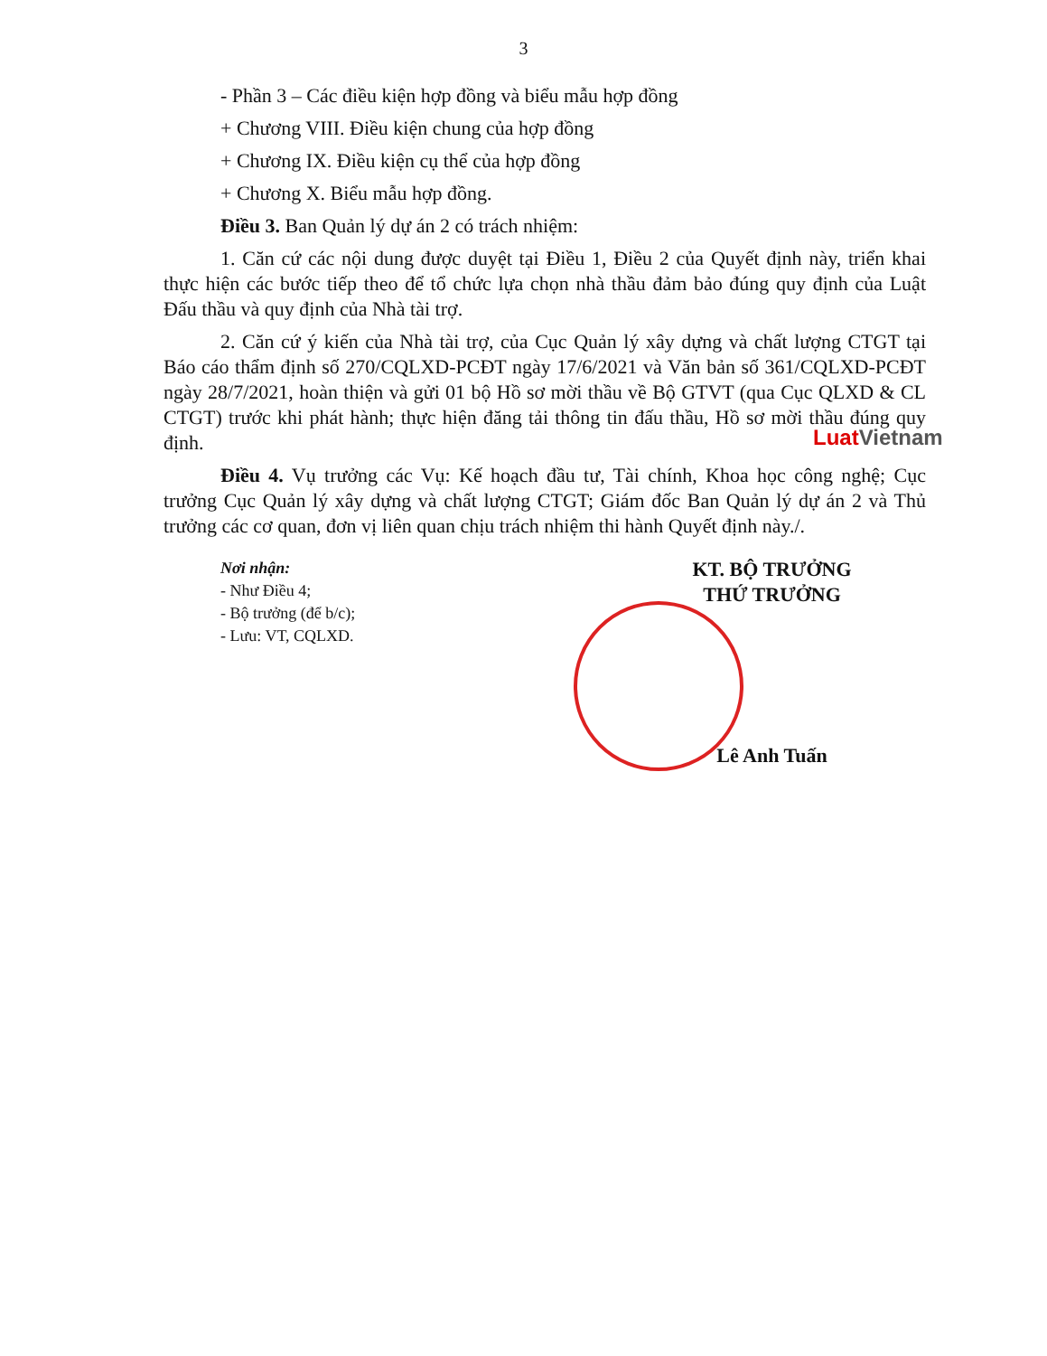3
Luat Vietnam
- Phần 3 – Các điều kiện hợp đồng và biểu mẫu hợp đồng
+ Chương VIII. Điều kiện chung của hợp đồng
+ Chương IX. Điều kiện cụ thể của hợp đồng
+ Chương X. Biểu mẫu hợp đồng.
Điều 3. Ban Quản lý dự án 2 có trách nhiệm:
1. Căn cứ các nội dung được duyệt tại Điều 1, Điều 2 của Quyết định này, triển khai thực hiện các bước tiếp theo để tổ chức lựa chọn nhà thầu đảm bảo đúng quy định của Luật Đấu thầu và quy định của Nhà tài trợ.
2. Căn cứ ý kiến của Nhà tài trợ, của Cục Quản lý xây dựng và chất lượng CTGT tại Báo cáo thẩm định số 270/CQLXD-PCĐT ngày 17/6/2021 và Văn bản số 361/CQLXD-PCĐT ngày 28/7/2021, hoàn thiện và gửi 01 bộ Hồ sơ mời thầu về Bộ GTVT (qua Cục QLXD & CL CTGT) trước khi phát hành; thực hiện đăng tải thông tin đấu thầu, Hồ sơ mời thầu đúng quy định.
Điều 4. Vụ trưởng các Vụ: Kế hoạch đầu tư, Tài chính, Khoa học công nghệ; Cục trưởng Cục Quản lý xây dựng và chất lượng CTGT; Giám đốc Ban Quản lý dự án 2 và Thủ trưởng các cơ quan, đơn vị liên quan chịu trách nhiệm thi hành Quyết định này./.
Nơi nhận:
- Như Điều 4;
- Bộ trưởng (để b/c);
- Lưu: VT, CQLXD.
KT. BỘ TRƯỞNG
THỨ TRƯỞNG
Lê Anh Tuấn